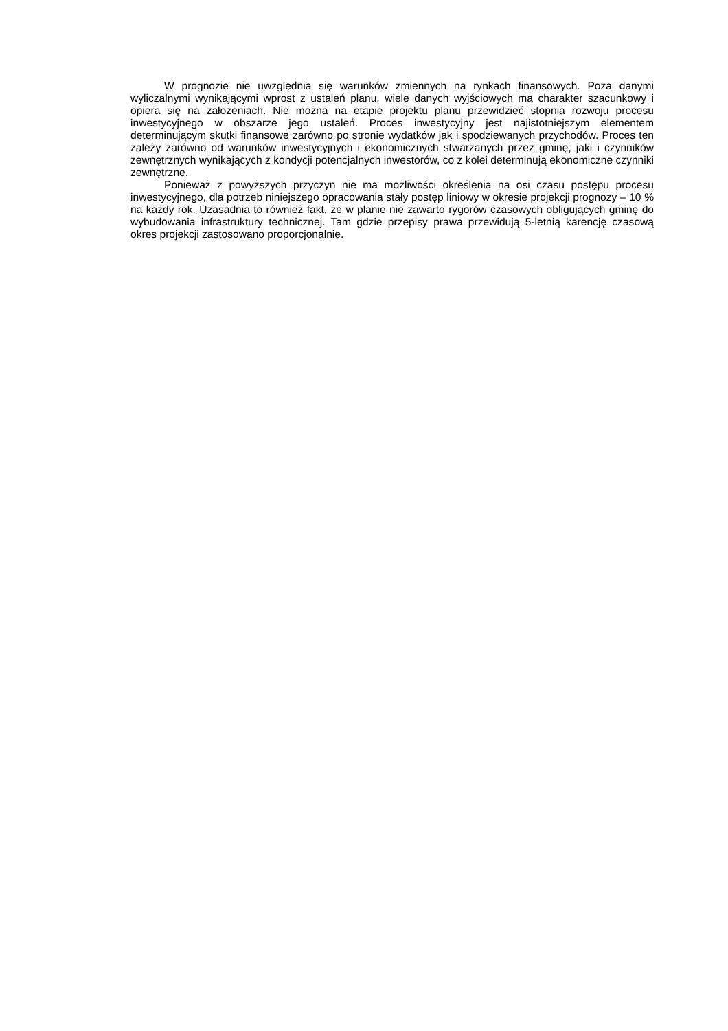W prognozie nie uwzględnia się warunków zmiennych na rynkach finansowych. Poza danymi wyliczalnymi wynikającymi wprost z ustaleń planu, wiele danych wyjściowych ma charakter szacunkowy i opiera się na założeniach. Nie można na etapie projektu planu przewidzieć stopnia rozwoju procesu inwestycyjnego w obszarze jego ustaleń. Proces inwestycyjny jest najistotniejszym elementem determinującym skutki finansowe zarówno po stronie wydatków jak i spodziewanych przychodów. Proces ten zależy zarówno od warunków inwestycyjnych i ekonomicznych stwarzanych przez gminę, jaki i czynników zewnętrznych wynikających z kondycji potencjalnych inwestorów, co z kolei determinują ekonomiczne czynniki zewnętrzne.
Ponieważ z powyższych przyczyn nie ma możliwości określenia na osi czasu postępu procesu inwestycyjnego, dla potrzeb niniejszego opracowania stały postęp liniowy w okresie projekcji prognozy – 10 % na każdy rok. Uzasadnia to również fakt, że w planie nie zawarto rygorów czasowych obligujących gminę do wybudowania infrastruktury technicznej. Tam gdzie przepisy prawa przewidują 5-letnią karencję czasową okres projekcji zastosowano proporcjonalnie.